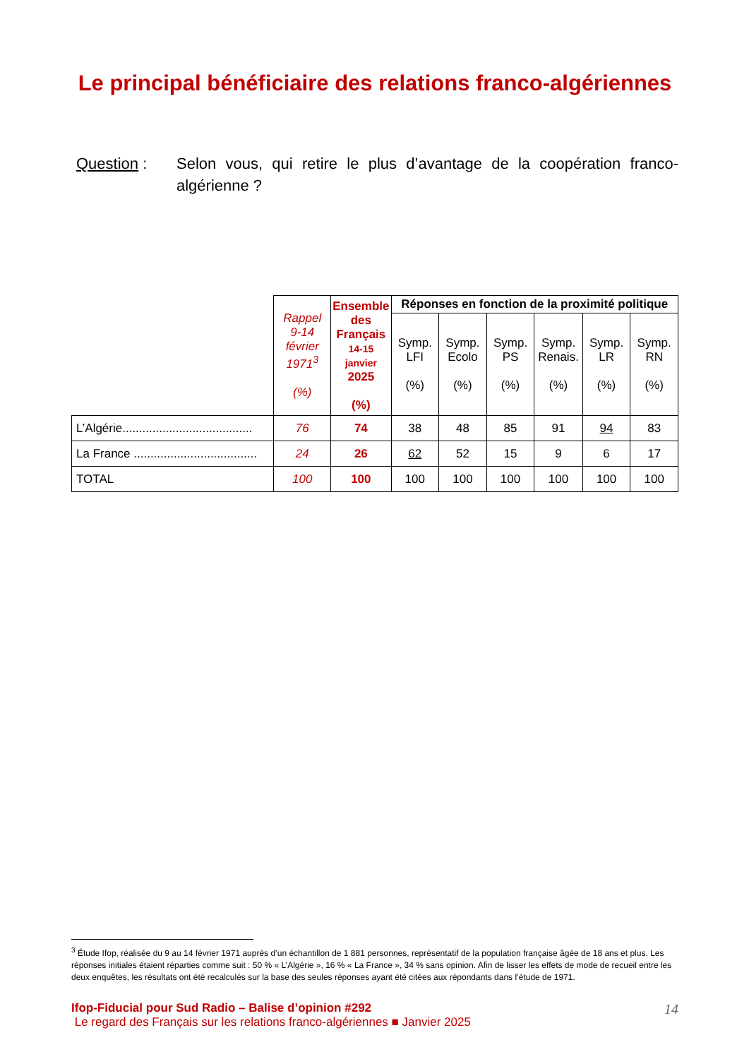Le principal bénéficiaire des relations franco-algériennes
Question : Selon vous, qui retire le plus d’avantage de la coopération franco-algérienne ?
| | Rappel 9-14 février 1971<sup>3</sup> (%) | Ensemble des Français 14-15 janvier 2025 (%) | Réponses en fonction de la proximité politique | | | | | |
| --- | --- | --- | --- | --- | --- | --- | --- | --- |
| | | | Symp. LFI (%) | Symp. Ecolo (%) | Symp. PS (%) | Symp. Renais. (%) | Symp. LR (%) | Symp. RN (%) |
| L’Algérie....................................... | 76 | 74 | 38 | 48 | 85 | 91 | 94 | 83 |
| La France ..................................... | 24 | 26 | 62 | 52 | 15 | 9 | 6 | 17 |
| TOTAL | 100 | 100 | 100 | 100 | 100 | 100 | 100 | 100 |
<sup>3</sup> Étude Ifop, réalisée du 9 au 14 février 1971 auprès d’un échantillon de 1 881 personnes, représentatif de la population française âgée de 18 ans et plus. Les réponses initiales étaient réparties comme suit : 50 % « L’Algérie », 16 % « La France », 34 % sans opinion. Afin de lisser les effets de mode de recueil entre les deux enquêtes, les résultats ont été recalculés sur la base des seules réponses ayant été citées aux répondants dans l’étude de 1971.
14 Ifop-Fiducial pour Sud Radio – Balise d’opinion #292
Le regard des Français sur les relations franco-algériennes ■ Janvier 2025